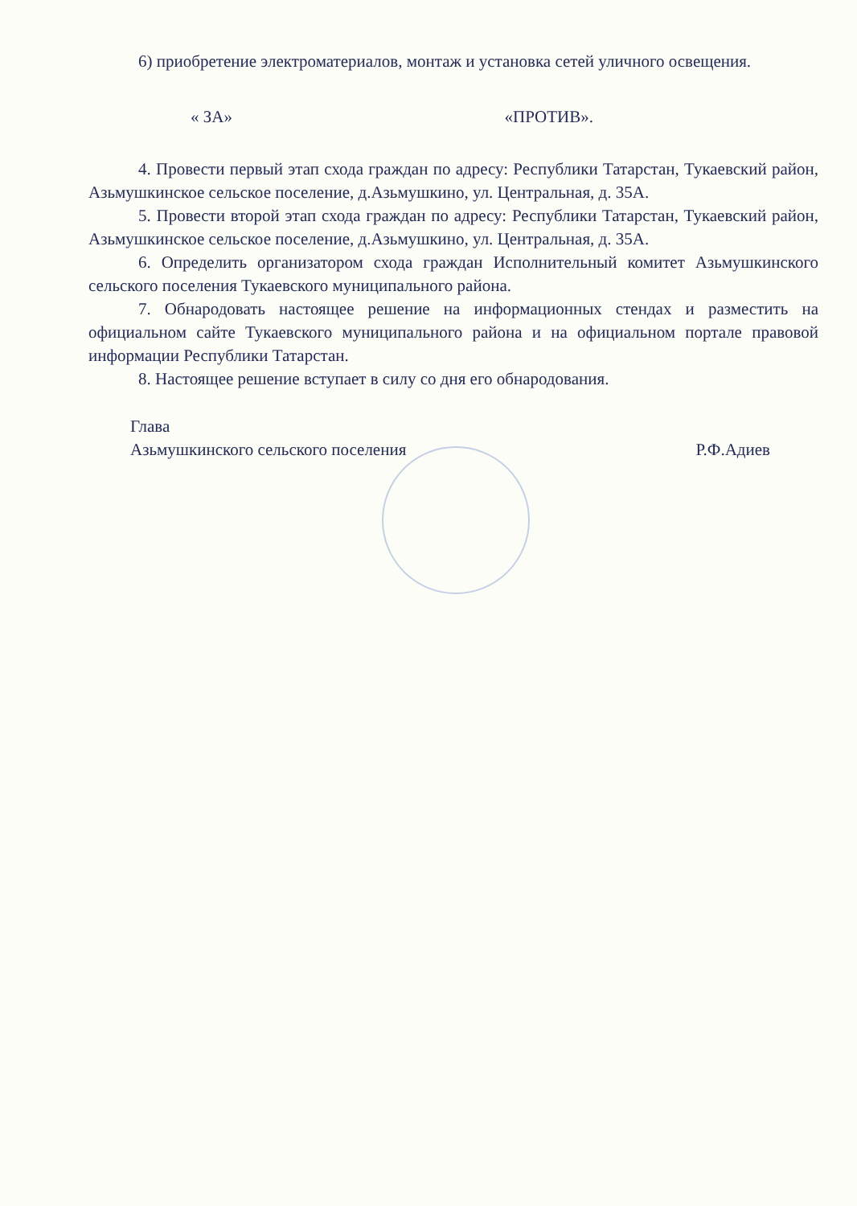6) приобретение электроматериалов, монтаж и установка сетей уличного освещения.
« ЗА» «ПРОТИВ».
4. Провести первый этап схода граждан по адресу: Республики Татарстан, Тукаевский район, Азьмушкинское сельское поселение, д.Азьмушкино, ул. Центральная, д. 35А.
5. Провести второй этап схода граждан по адресу: Республики Татарстан, Тукаевский район, Азьмушкинское сельское поселение, д.Азьмушкино, ул. Центральная, д. 35А.
6. Определить организатором схода граждан Исполнительный комитет Азьмушкинского сельского поселения Тукаевского муниципального района.
7. Обнародовать настоящее решение на информационных стендах и разместить на официальном сайте Тукаевского муниципального района и на официальном портале правовой информации Республики Татарстан.
8. Настоящее решение вступает в силу со дня его обнародования.
Глава
Азьмушкинского сельского поселения Р.Ф.Адиев